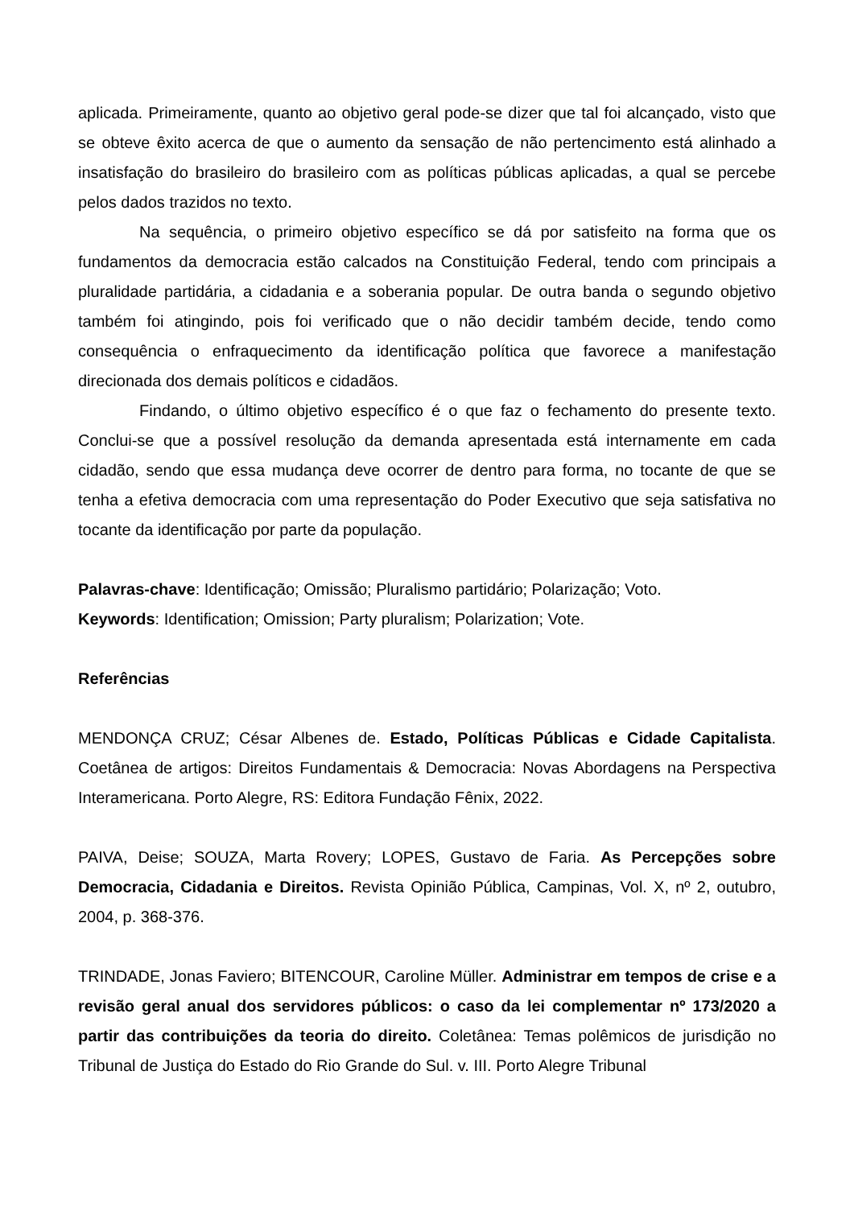aplicada. Primeiramente, quanto ao objetivo geral pode-se dizer que tal foi alcançado, visto que se obteve êxito acerca de que o aumento da sensação de não pertencimento está alinhado a insatisfação do brasileiro do brasileiro com as políticas públicas aplicadas, a qual se percebe pelos dados trazidos no texto.
Na sequência, o primeiro objetivo específico se dá por satisfeito na forma que os fundamentos da democracia estão calcados na Constituição Federal, tendo com principais a pluralidade partidária, a cidadania e a soberania popular. De outra banda o segundo objetivo também foi atingindo, pois foi verificado que o não decidir também decide, tendo como consequência o enfraquecimento da identificação política que favorece a manifestação direcionada dos demais políticos e cidadãos.
Findando, o último objetivo específico é o que faz o fechamento do presente texto. Conclui-se que a possível resolução da demanda apresentada está internamente em cada cidadão, sendo que essa mudança deve ocorrer de dentro para forma, no tocante de que se tenha a efetiva democracia com uma representação do Poder Executivo que seja satisfativa no tocante da identificação por parte da população.
Palavras-chave: Identificação; Omissão; Pluralismo partidário; Polarização; Voto.
Keywords: Identification; Omission; Party pluralism; Polarization; Vote.
Referências
MENDONÇA CRUZ; César Albenes de. Estado, Políticas Públicas e Cidade Capitalista. Coetânea de artigos: Direitos Fundamentais & Democracia: Novas Abordagens na Perspectiva Interamericana. Porto Alegre, RS: Editora Fundação Fênix, 2022.
PAIVA, Deise; SOUZA, Marta Rovery; LOPES, Gustavo de Faria. As Percepções sobre Democracia, Cidadania e Direitos. Revista Opinião Pública, Campinas, Vol. X, nº 2, outubro, 2004, p. 368-376.
TRINDADE, Jonas Faviero; BITENCOUR, Caroline Müller. Administrar em tempos de crise e a revisão geral anual dos servidores públicos: o caso da lei complementar nº 173/2020 a partir das contribuições da teoria do direito. Coletânea: Temas polêmicos de jurisdição no Tribunal de Justiça do Estado do Rio Grande do Sul. v. III. Porto Alegre Tribunal